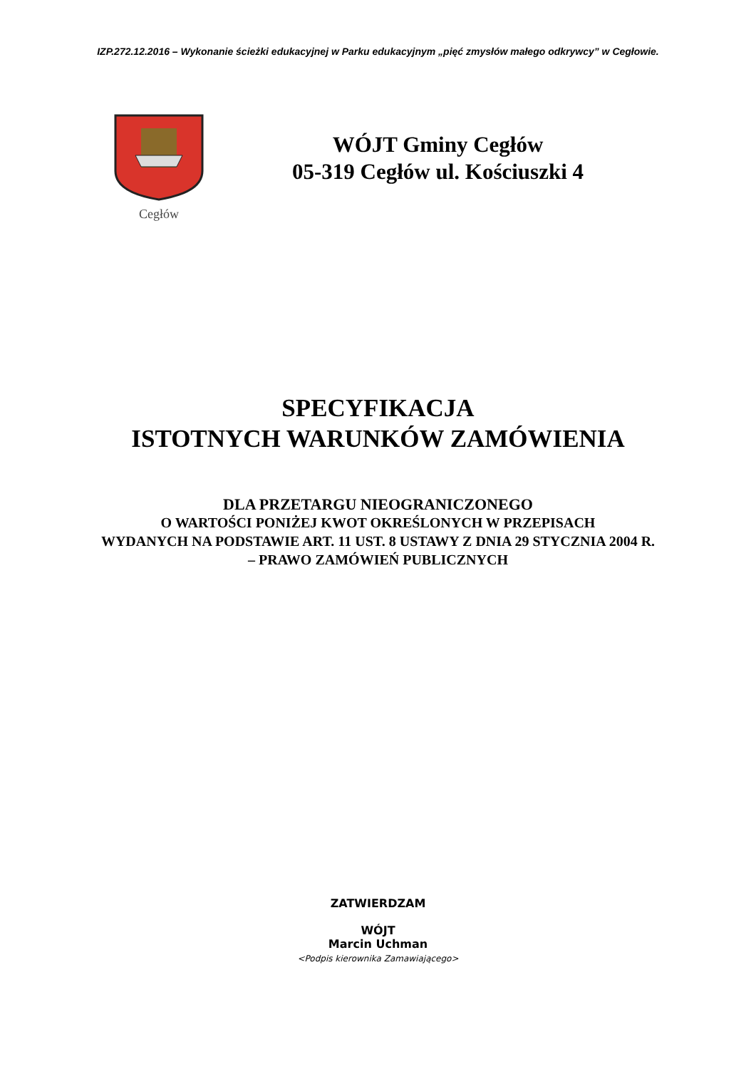IZP.272.12.2016 – Wykonanie ścieżki edukacyjnej w Parku edukacyjnym „pięć zmysłów małego odkrywcy” w Cegłowie.
Cegłów
WÓJT Gminy Cegłów
05-319 Cegłów ul. Kościuszki 4
SPECYFIKACJA
ISTOTNYCH WARUNKÓW ZAMÓWIENIA
DLA PRZETARGU NIEOGRANICZONEGO
O WARTOŚCI PONIŻEJ KWOT OKREŚLONYCH W PRZEPISACH
WYDANYCH NA PODSTAWIE ART. 11 UST. 8 USTAWY Z DNIA 29 STYCZNIA 2004 R.
– PRAWO ZAMÓWIEŃ PUBLICZNYCH
ZATWIERDZAM
WÓJT
Marcin Uchman
<Podpis kierownika Zamawiającego>